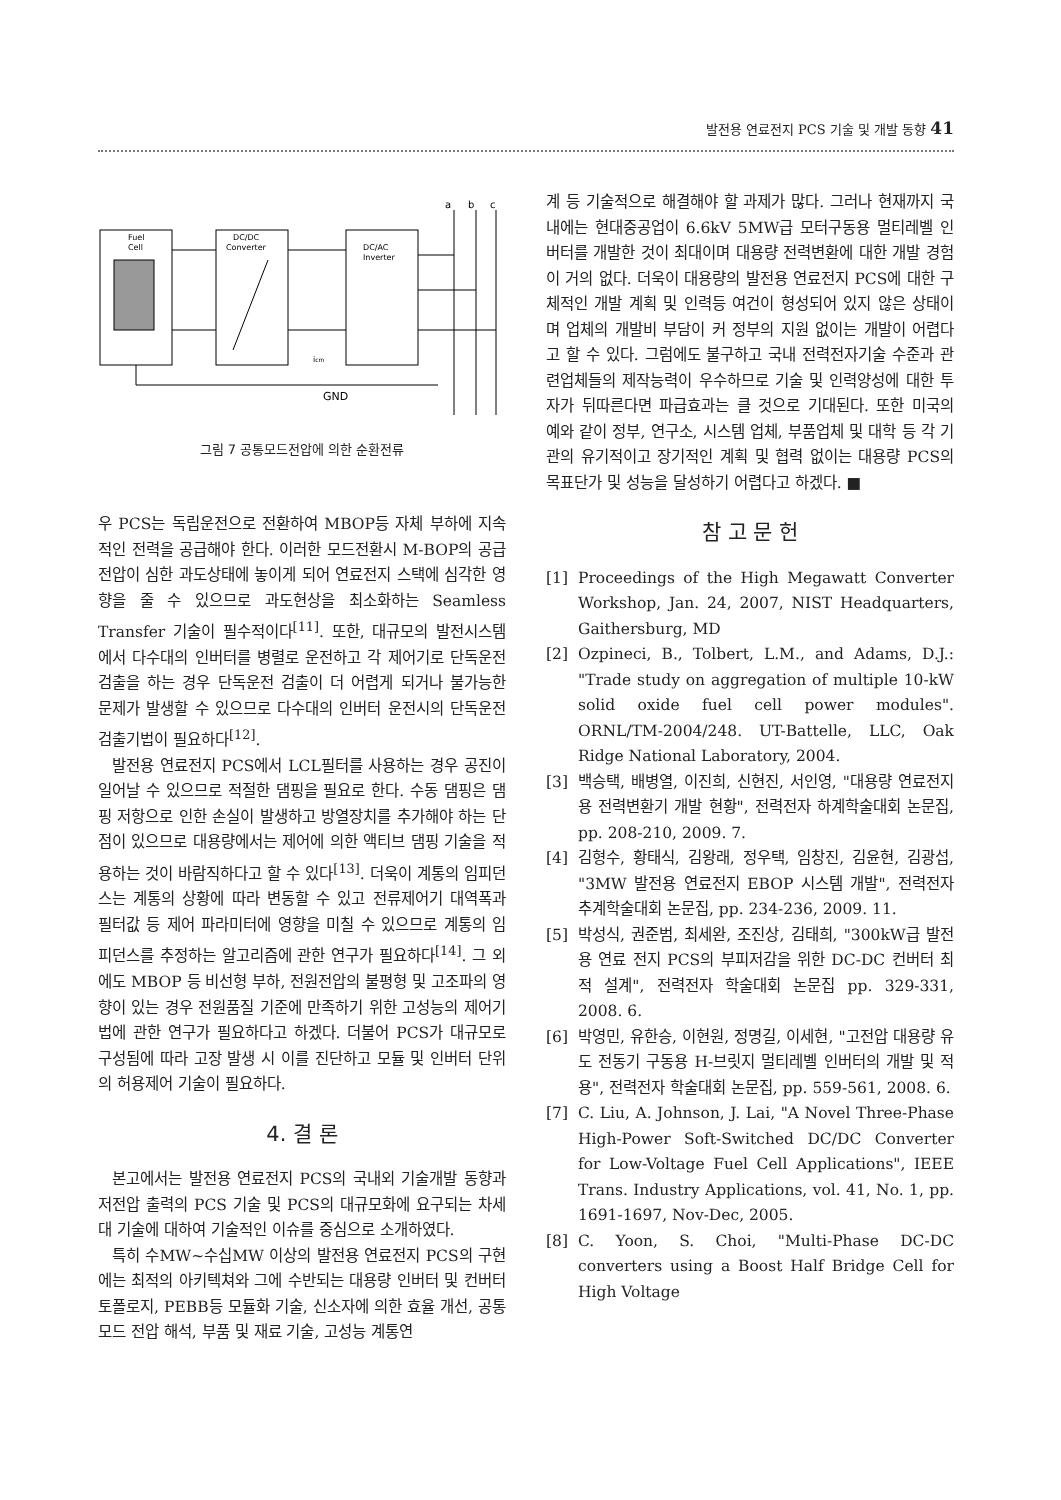발전용 연료전지 PCS 기술 및 개발 동향 41
Fuel
Cell
DC/DC
Converter
DC/AC
Inverter
a
b
c
GND
icm
그림 7 공통모드전압에 의한 순환전류
우 PCS는 독립운전으로 전환하여 MBOP등 자체 부하에 지속적인 전력을 공급해야 한다. 이러한 모드전환시 M-BOP의 공급전압이 심한 과도상태에 놓이게 되어 연료전지 스택에 심각한 영향을 줄 수 있으므로 과도현상을 최소화하는 Seamless Transfer 기술이 필수적이다<sup>[11]</sup>. 또한, 대규모의 발전시스템에서 다수대의 인버터를 병렬로 운전하고 각 제어기로 단독운전 검출을 하는 경우 단독운전 검출이 더 어렵게 되거나 불가능한 문제가 발생할 수 있으므로 다수대의 인버터 운전시의 단독운전 검출기법이 필요하다<sup>[12]</sup>.
발전용 연료전지 PCS에서 LCL필터를 사용하는 경우 공진이 일어날 수 있으므로 적절한 댐핑을 필요로 한다. 수동 댐핑은 댐핑 저항으로 인한 손실이 발생하고 방열장치를 추가해야 하는 단점이 있으므로 대용량에서는 제어에 의한 액티브 댐핑 기술을 적용하는 것이 바람직하다고 할 수 있다<sup>[13]</sup>. 더욱이 계통의 임피던스는 계통의 상황에 따라 변동할 수 있고 전류제어기 대역폭과 필터값 등 제어 파라미터에 영향을 미칠 수 있으므로 계통의 임피던스를 추정하는 알고리즘에 관한 연구가 필요하다<sup>[14]</sup>. 그 외에도 MBOP 등 비선형 부하, 전원전압의 불평형 및 고조파의 영향이 있는 경우 전원품질 기준에 만족하기 위한 고성능의 제어기법에 관한 연구가 필요하다고 하겠다. 더불어 PCS가 대규모로 구성됨에 따라 고장 발생 시 이를 진단하고 모듈 및 인버터 단위의 허용제어 기술이 필요하다.
4. 결 론
본고에서는 발전용 연료전지 PCS의 국내외 기술개발 동향과 저전압 출력의 PCS 기술 및 PCS의 대규모화에 요구되는 차세대 기술에 대하여 기술적인 이슈를 중심으로 소개하였다.
특히 수MW~수십MW 이상의 발전용 연료전지 PCS의 구현에는 최적의 아키텍쳐와 그에 수반되는 대용량 인버터 및 컨버터 토폴로지, PEBB등 모듈화 기술, 신소자에 의한 효율 개선, 공통모드 전압 해석, 부품 및 재료 기술, 고성능 계통연
계 등 기술적으로 해결해야 할 과제가 많다. 그러나 현재까지 국내에는 현대중공업이 6.6kV 5MW급 모터구동용 멀티레벨 인버터를 개발한 것이 최대이며 대용량 전력변환에 대한 개발 경험이 거의 없다. 더욱이 대용량의 발전용 연료전지 PCS에 대한 구체적인 개발 계획 및 인력등 여건이 형성되어 있지 않은 상태이며 업체의 개발비 부담이 커 정부의 지원 없이는 개발이 어렵다고 할 수 있다. 그럼에도 불구하고 국내 전력전자기술 수준과 관련업체들의 제작능력이 우수하므로 기술 및 인력양성에 대한 투자가 뒤따른다면 파급효과는 클 것으로 기대된다. 또한 미국의 예와 같이 정부, 연구소, 시스템 업체, 부품업체 및 대학 등 각 기관의 유기적이고 장기적인 계획 및 협력 없이는 대용량 PCS의 목표단가 및 성능을 달성하기 어렵다고 하겠다. ■
참 고 문 헌
[1] Proceedings of the High Megawatt Converter Workshop, Jan. 24, 2007, NIST Headquarters, Gaithersburg, MD
[2] Ozpineci, B., Tolbert, L.M., and Adams, D.J.: "Trade study on aggregation of multiple 10-kW solid oxide fuel cell power modules". ORNL/TM-2004/248. UT-Battelle, LLC, Oak Ridge National Laboratory, 2004.
[3] 백승택, 배병열, 이진희, 신현진, 서인영, "대용량 연료전지용 전력변환기 개발 현황", 전력전자 하계학술대회 논문집, pp. 208-210, 2009. 7.
[4] 김형수, 황태식, 김왕래, 정우택, 임창진, 김윤현, 김광섭, "3MW 발전용 연료전지 EBOP 시스템 개발", 전력전자 추계학술대회 논문집, pp. 234-236, 2009. 11.
[5] 박성식, 권준범, 최세완, 조진상, 김태희, "300kW급 발전용 연료 전지 PCS의 부피저감을 위한 DC-DC 컨버터 최적 설계", 전력전자 학술대회 논문집 pp. 329-331, 2008. 6.
[6] 박영민, 유한승, 이현원, 정명길, 이세현, "고전압 대용량 유도 전동기 구동용 H-브릿지 멀티레벨 인버터의 개발 및 적용", 전력전자 학술대회 논문집, pp. 559-561, 2008. 6.
[7] C. Liu, A. Johnson, J. Lai, "A Novel Three-Phase High-Power Soft-Switched DC/DC Converter for Low-Voltage Fuel Cell Applications", IEEE Trans. Industry Applications, vol. 41, No. 1, pp. 1691-1697, Nov-Dec, 2005.
[8] C. Yoon, S. Choi, "Multi-Phase DC-DC converters using a Boost Half Bridge Cell for High Voltage